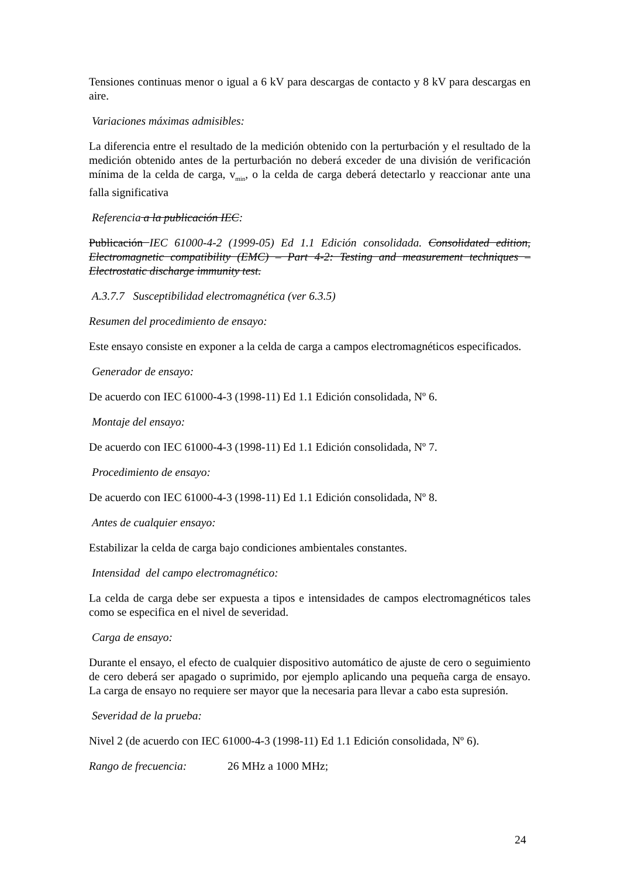Tensiones continuas menor o igual a 6 kV para descargas de contacto y 8 kV para descargas en aire.
Variaciones máximas admisibles:
La diferencia entre el resultado de la medición obtenido con la perturbación y el resultado de la medición obtenido antes de la perturbación no deberá exceder de una división de verificación mínima de la celda de carga, v<sub>min</sub>, o la celda de carga deberá detectarlo y reaccionar ante una falla significativa
Referencia a la publicación IEC:
Publicación IEC 61000-4-2 (1999-05) Ed 1.1 Edición consolidada. Consolidated edition, Electromagnetic compatibility (EMC) – Part 4-2: Testing and measurement techniques – Electrostatic discharge immunity test.
A.3.7.7 Susceptibilidad electromagnética (ver 6.3.5)
Resumen del procedimiento de ensayo:
Este ensayo consiste en exponer a la celda de carga a campos electromagnéticos especificados.
Generador de ensayo:
De acuerdo con IEC 61000-4-3 (1998-11) Ed 1.1 Edición consolidada, Nº 6.
Montaje del ensayo:
De acuerdo con IEC 61000-4-3 (1998-11) Ed 1.1 Edición consolidada, Nº 7.
Procedimiento de ensayo:
De acuerdo con IEC 61000-4-3 (1998-11) Ed 1.1 Edición consolidada, Nº 8.
Antes de cualquier ensayo:
Estabilizar la celda de carga bajo condiciones ambientales constantes.
Intensidad del campo electromagnético:
La celda de carga debe ser expuesta a tipos e intensidades de campos electromagnéticos tales como se especifica en el nivel de severidad.
Carga de ensayo:
Durante el ensayo, el efecto de cualquier dispositivo automático de ajuste de cero o seguimiento de cero deberá ser apagado o suprimido, por ejemplo aplicando una pequeña carga de ensayo. La carga de ensayo no requiere ser mayor que la necesaria para llevar a cabo esta supresión.
Severidad de la prueba:
Nivel 2 (de acuerdo con IEC 61000-4-3 (1998-11) Ed 1.1 Edición consolidada, Nº 6).
Rango de frecuencia: 26 MHz a 1000 MHz;
24